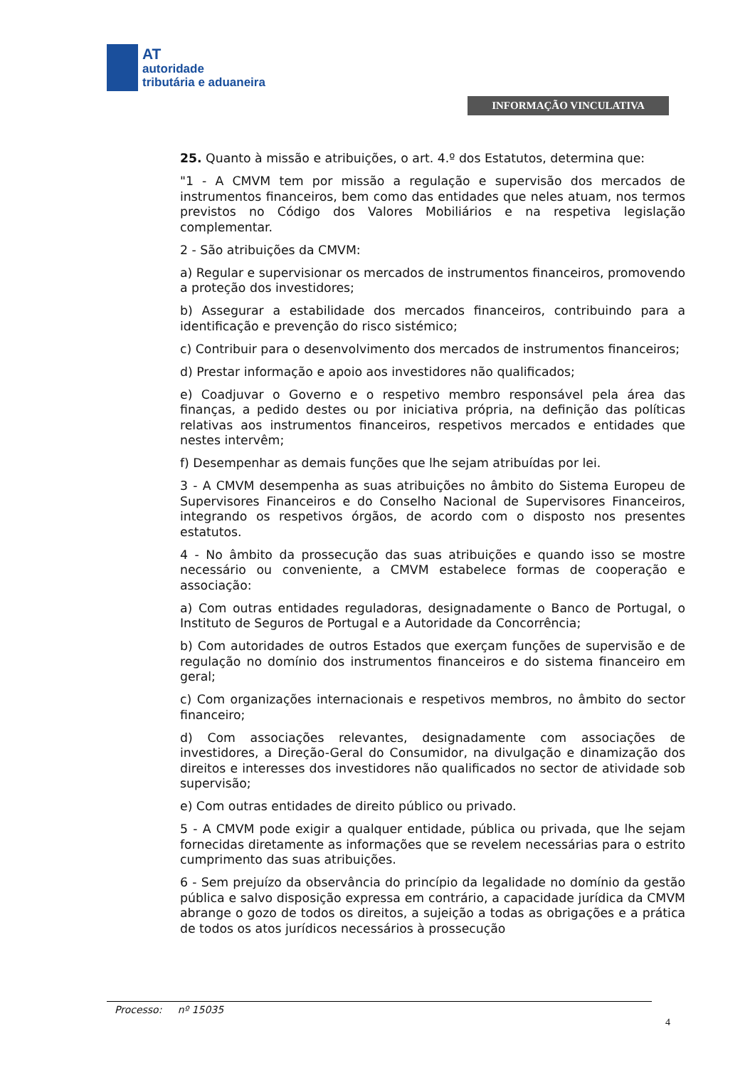AT
autoridade
tributária e aduaneira
INFORMAÇÃO VINCULATIVA
25. Quanto à missão e atribuições, o art. 4.º dos Estatutos, determina que:
"1 - A CMVM tem por missão a regulação e supervisão dos mercados de instrumentos financeiros, bem como das entidades que neles atuam, nos termos previstos no Código dos Valores Mobiliários e na respetiva legislação complementar.
2 - São atribuições da CMVM:
a) Regular e supervisionar os mercados de instrumentos financeiros, promovendo a proteção dos investidores;
b) Assegurar a estabilidade dos mercados financeiros, contribuindo para a identificação e prevenção do risco sistémico;
c) Contribuir para o desenvolvimento dos mercados de instrumentos financeiros;
d) Prestar informação e apoio aos investidores não qualificados;
e) Coadjuvar o Governo e o respetivo membro responsável pela área das finanças, a pedido destes ou por iniciativa própria, na definição das políticas relativas aos instrumentos financeiros, respetivos mercados e entidades que nestes intervêm;
f) Desempenhar as demais funções que lhe sejam atribuídas por lei.
3 - A CMVM desempenha as suas atribuições no âmbito do Sistema Europeu de Supervisores Financeiros e do Conselho Nacional de Supervisores Financeiros, integrando os respetivos órgãos, de acordo com o disposto nos presentes estatutos.
4 - No âmbito da prossecução das suas atribuições e quando isso se mostre necessário ou conveniente, a CMVM estabelece formas de cooperação e associação:
a) Com outras entidades reguladoras, designadamente o Banco de Portugal, o Instituto de Seguros de Portugal e a Autoridade da Concorrência;
b) Com autoridades de outros Estados que exerçam funções de supervisão e de regulação no domínio dos instrumentos financeiros e do sistema financeiro em geral;
c) Com organizações internacionais e respetivos membros, no âmbito do sector financeiro;
d) Com associações relevantes, designadamente com associações de investidores, a Direção-Geral do Consumidor, na divulgação e dinamização dos direitos e interesses dos investidores não qualificados no sector de atividade sob supervisão;
e) Com outras entidades de direito público ou privado.
5 - A CMVM pode exigir a qualquer entidade, pública ou privada, que lhe sejam fornecidas diretamente as informações que se revelem necessárias para o estrito cumprimento das suas atribuições.
6 - Sem prejuízo da observância do princípio da legalidade no domínio da gestão pública e salvo disposição expressa em contrário, a capacidade jurídica da CMVM abrange o gozo de todos os direitos, a sujeição a todas as obrigações e a prática de todos os atos jurídicos necessários à prossecução
Processo: nº 15035
4